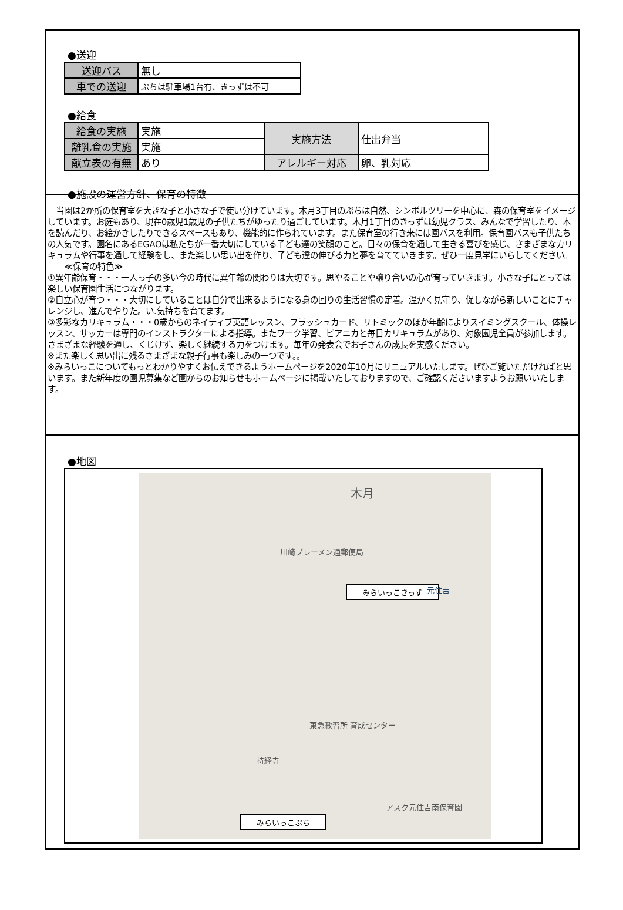●送迎
| 送迎バス | 無し |
| 車での送迎 | ぷちは駐車場1台有、きっずは不可 |
●給食
| 給食の実施 | 実施 | 実施方法 | 仕出弁当 |
| 離乳食の実施 | 実施 | | |
| 献立表の有無 | あり | アレルギー対応 | 卵、乳対応 |
●施設の運営方針、保育の特徴
　当園は2か所の保育室を大きな子と小さな子で使い分けています。木月3丁目のぷちは自然、シンボルツリーを中心に、森の保育室をイメージしています。お庭もあり、現在0歳児1歳児の子供たちがゆったり過ごしています。木月1丁目のきっずは幼児クラス、みんなで学習したり、本を読んだり、お絵かきしたりできるスペースもあり、機能的に作られています。また保育室の行き来には園バスを利用。保育園バスも子供たちの人気です。園名にあるEGAOは私たちが一番大切にしている子ども達の笑顔のこと。日々の保育を通して生きる喜びを感じ、さまざまなカリキュラムや行事を通して経験をし、また楽しい思い出を作り、子ども達の伸びる力と夢を育てていきます。ぜひ一度見学にいらしてください。
　　≪保育の特色≫
①異年齢保育・・・一人っ子の多い今の時代に異年齢の関わりは大切です。思やることや譲り合いの心が育っていきます。小さな子にとっては楽しい保育園生活につながります。
②自立心が育つ・・・大切にしていることは自分で出来るようになる身の回りの生活習慣の定着。温かく見守り、促しながら新しいことにチャレンジし、進んでやりた。い.気持ちを育てます。
③多彩なカリキュラム・・・0歳からのネイティブ英語レッスン、フラッシュカード、リトミックのほか年齢によりスイミングスクール、体操レッスン、サッカーは専門のインストラクターによる指導。またワーク学習、ピアニカと毎日カリキュラムがあり、対象園児全員が参加します。さまざまな経験を通し、くじけず、楽しく継続する力をつけます。毎年の発表会でお子さんの成長を実感ください。
※また楽しく思い出に残るさまざまな親子行事も楽しみの一つです。。
※みらいっこについてもっとわかりやすくお伝えできるようホームページを2020年10月にリニュアルいたします。ぜひご覧いただければと思います。また新年度の園児募集など園からのお知らせもホームページに掲載いたしておりますので、ご確認くださいますようお願いいたします。
●地図
木月
川崎ブレーメン通郵便局
みらいっこきっず 元住吉
東急教習所 育成センター
持経寺
アスク元住吉南保育園
みらいっこぷち